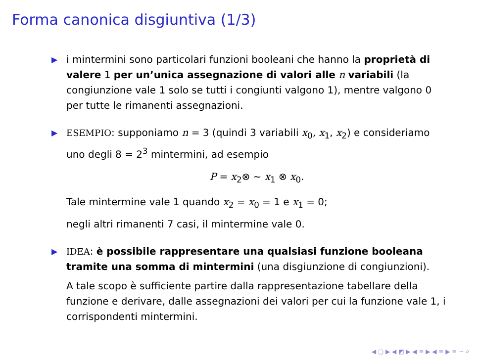Forma canonica disgiuntiva (1/3)
▶ i mintermini sono particolari funzioni booleani che hanno la proprietà di valere 1 per un’unica assegnazione di valori alle n variabili (la congiunzione vale 1 solo se tutti i congiunti valgono 1), mentre valgono 0 per tutte le rimanenti assegnazioni.
▶ ESEMPIO: supponiamo n = 3 (quindi 3 variabili x<sub>0</sub>, x<sub>1</sub>, x<sub>2</sub>) e consideriamo uno degli 8 = 2<sup>3</sup> mintermini, ad esempio
P = x<sub>2</sub>⊗ ∼ x<sub>1</sub> ⊗ x<sub>0</sub>.
Tale mintermine vale 1 quando x<sub>2</sub> = x<sub>0</sub> = 1 e x<sub>1</sub> = 0;
negli altri rimanenti 7 casi, il mintermine vale 0.
▶ IDEA: è possibile rappresentare una qualsiasi funzione booleana tramite una somma di mintermini (una disgiunzione di congiunzioni).
A tale scopo è sufficiente partire dalla rappresentazione tabellare della funzione e derivare, dalle assegnazioni dei valori per cui la funzione vale 1, i corrispondenti mintermini.
◀ ▢ ▶ ◀ ◩ ▶ ◀ ≡ ▶ ◀ ≡ ▶ ≡ ∽ ⌕